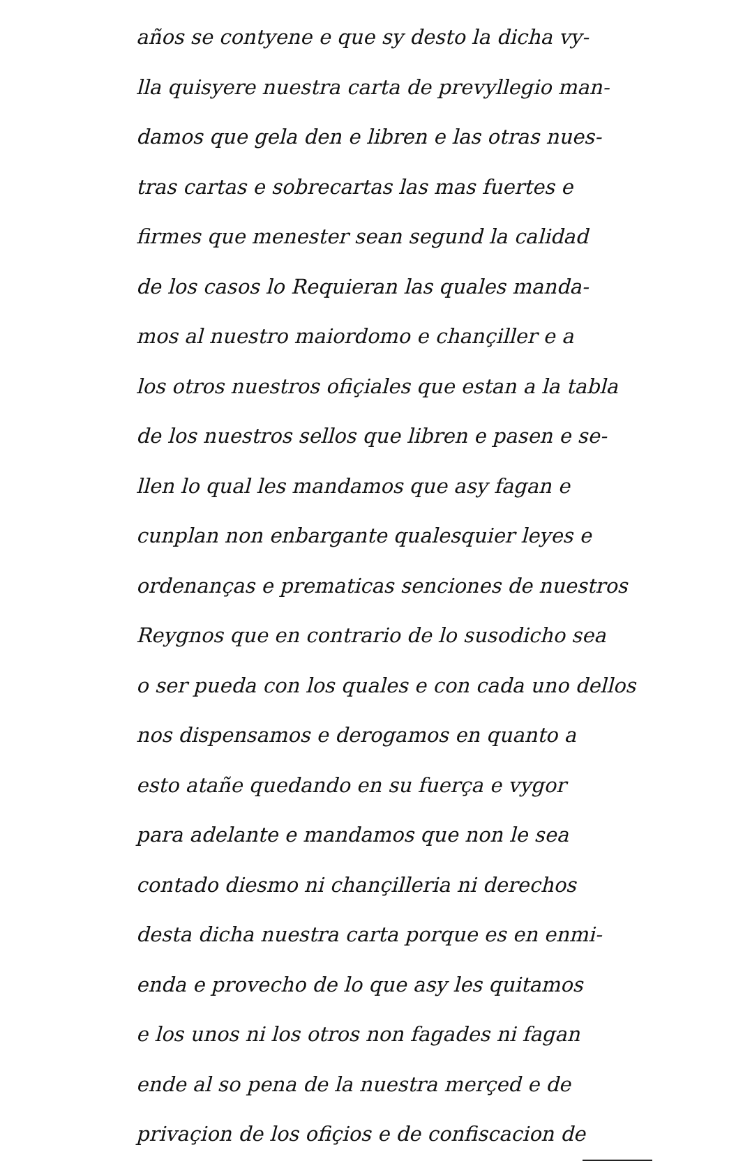años se contyene e que sy desto la dicha vy-
lla quisyere nuestra carta de prevyllegio man-
damos que gela den e libren e las otras nues-
tras cartas e sobrecartas las mas fuertes e
firmes que menester sean segund la calidad
de los casos lo Requieran las quales manda-
mos al nuestro maiordomo e chançiller e a
los otros nuestros ofiçiales que estan a la tabla
de los nuestros sellos que libren e pasen e se-
llen lo qual les mandamos que asy fagan e
cunplan non enbargante qualesquier leyes e
ordenanças e prematicas senciones de nuestros
Reygnos que en contrario de lo susodicho sea
o ser pueda con los quales e con cada uno dellos
nos dispensamos e derogamos en quanto a
esto atañe quedando en su fuerça e vygor
para adelante e mandamos que non le sea
contado diesmo ni chançilleria ni derechos
desta dicha nuestra carta porque es en enmi-
enda e provecho de lo que asy les quitamos
e los unos ni los otros non fagades ni fagan
ende al so pena de la nuestra merçed e de
privaçion de los ofiçios e de confiscacion de